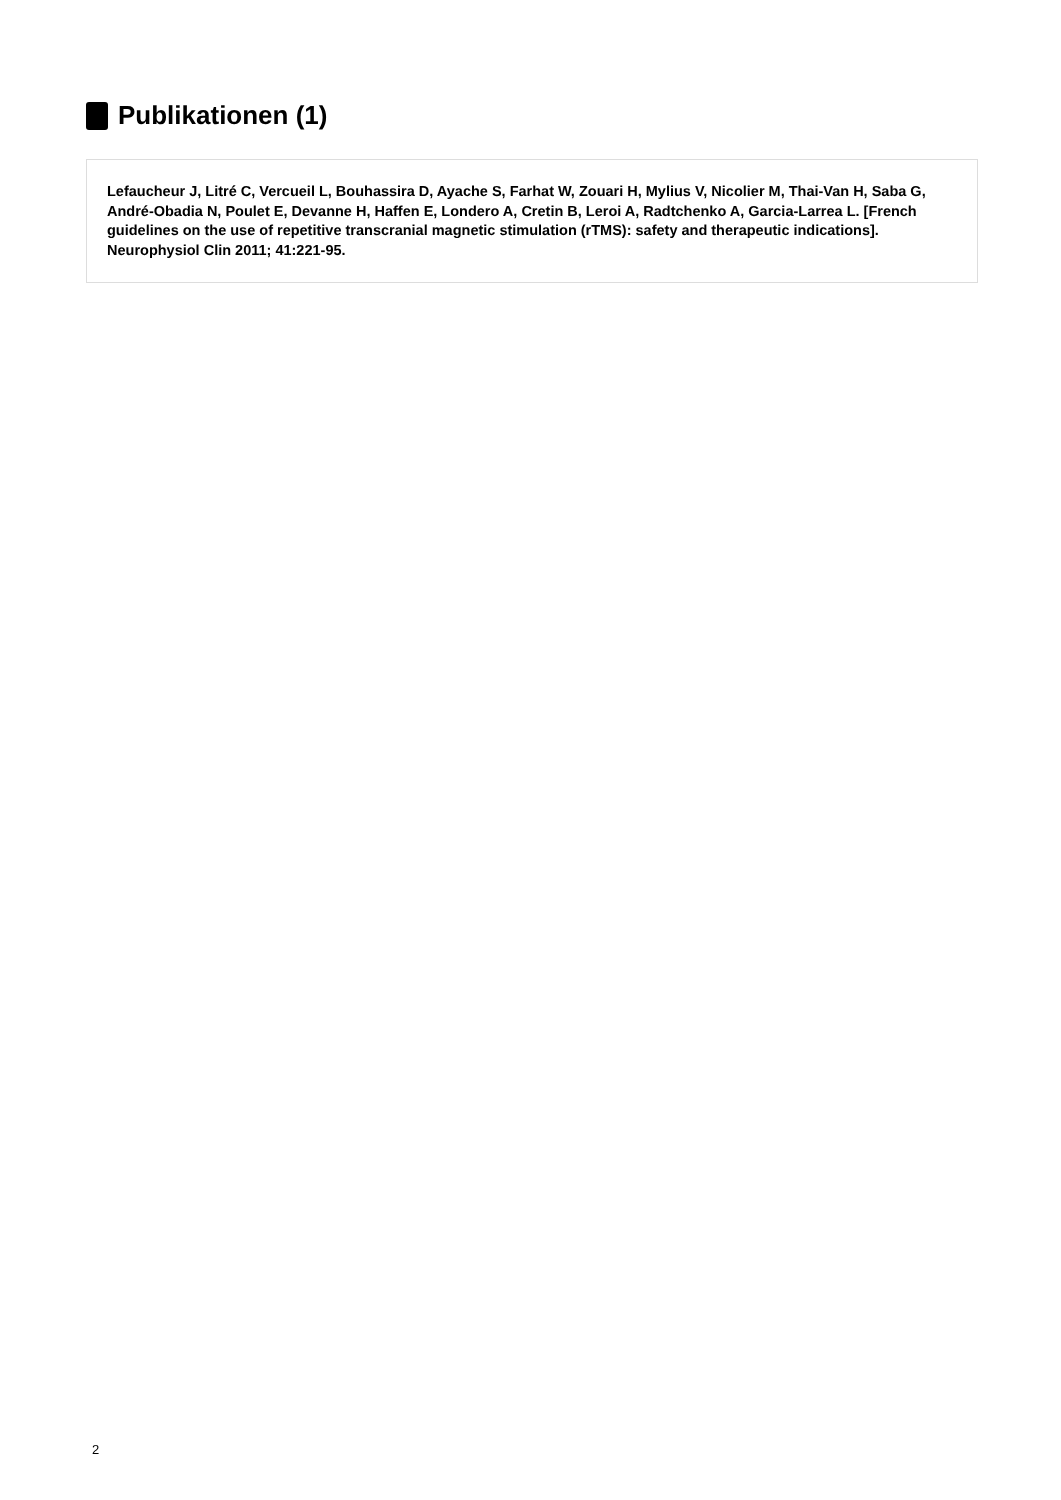Publikationen (1)
Lefaucheur J, Litré C, Vercueil L, Bouhassira D, Ayache S, Farhat W, Zouari H, Mylius V, Nicolier M, Thai-Van H, Saba G, André-Obadia N, Poulet E, Devanne H, Haffen E, Londero A, Cretin B, Leroi A, Radtchenko A, Garcia-Larrea L. [French guidelines on the use of repetitive transcranial magnetic stimulation (rTMS): safety and therapeutic indications]. Neurophysiol Clin 2011; 41:221-95.
2